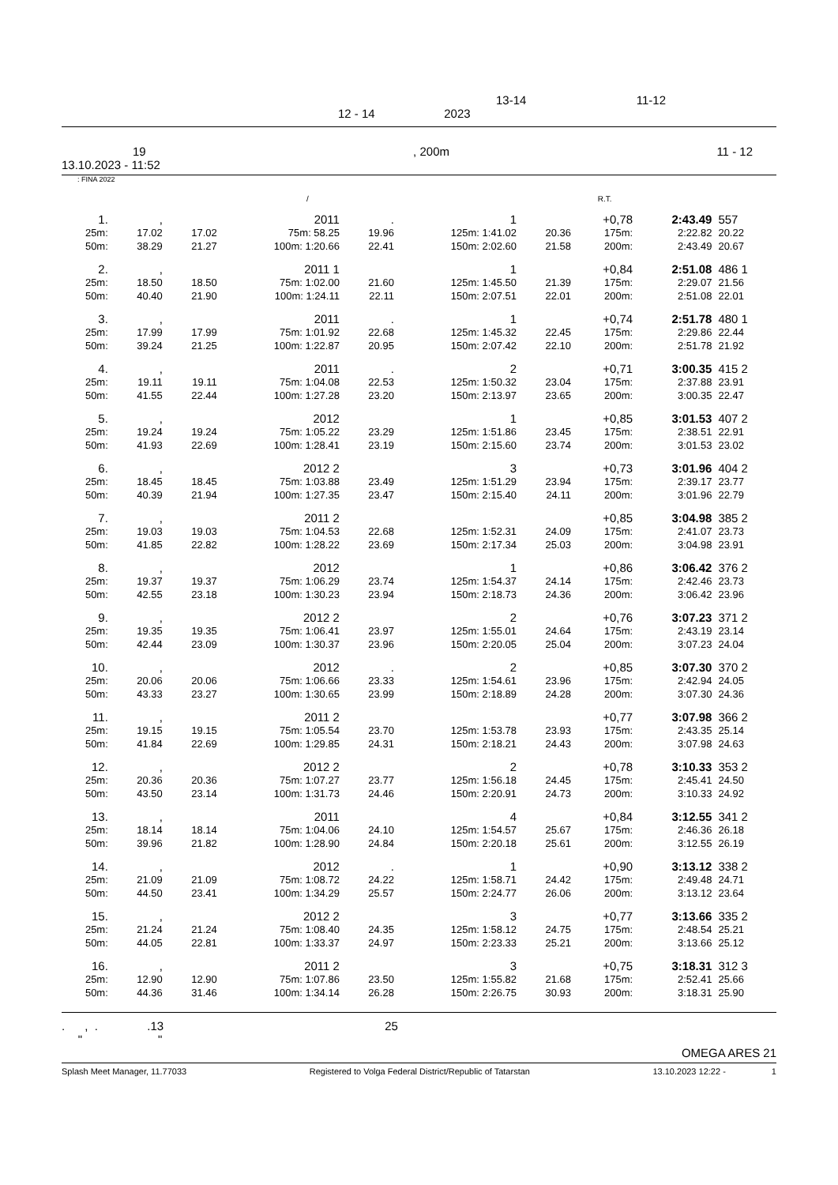13-14 11-12
12 - 14 2023
19, 200m 11 - 12
13.10.2023 - 11:52
: FINA 2022
/ R.T.
| 1. | , | | 2011 | . | 1 | | +0,78 | 2:43.49 | 557 |
| 25m: | 17.02 | 17.02 | 75m: 58.25 | 19.96 | 125m: 1:41.02 | 20.36 | 175m: | 2:22.82 | 20.22 |
| 50m: | 38.29 | 21.27 | 100m: 1:20.66 | 22.41 | 150m: 2:02.60 | 21.58 | 200m: | 2:43.49 | 20.67 |
| 2. | , | | 2011 1 | | 1 | | +0,84 | 2:51.08 | 486 1 |
| 25m: | 18.50 | 18.50 | 75m: 1:02.00 | 21.60 | 125m: 1:45.50 | 21.39 | 175m: | 2:29.07 | 21.56 |
| 50m: | 40.40 | 21.90 | 100m: 1:24.11 | 22.11 | 150m: 2:07.51 | 22.01 | 200m: | 2:51.08 | 22.01 |
| 3. | , | | 2011 | . | 1 | | +0,74 | 2:51.78 | 480 1 |
| 25m: | 17.99 | 17.99 | 75m: 1:01.92 | 22.68 | 125m: 1:45.32 | 22.45 | 175m: | 2:29.86 | 22.44 |
| 50m: | 39.24 | 21.25 | 100m: 1:22.87 | 20.95 | 150m: 2:07.42 | 22.10 | 200m: | 2:51.78 | 21.92 |
| 4. | , | | 2011 | . | 2 | | +0,71 | 3:00.35 | 415 2 |
| 25m: | 19.11 | 19.11 | 75m: 1:04.08 | 22.53 | 125m: 1:50.32 | 23.04 | 175m: | 2:37.88 | 23.91 |
| 50m: | 41.55 | 22.44 | 100m: 1:27.28 | 23.20 | 150m: 2:13.97 | 23.65 | 200m: | 3:00.35 | 22.47 |
| 5. | , | | 2012 | | 1 | | +0,85 | 3:01.53 | 407 2 |
| 25m: | 19.24 | 19.24 | 75m: 1:05.22 | 23.29 | 125m: 1:51.86 | 23.45 | 175m: | 2:38.51 | 22.91 |
| 50m: | 41.93 | 22.69 | 100m: 1:28.41 | 23.19 | 150m: 2:15.60 | 23.74 | 200m: | 3:01.53 | 23.02 |
| 6. | , | | 2012 2 | | 3 | | +0,73 | 3:01.96 | 404 2 |
| 25m: | 18.45 | 18.45 | 75m: 1:03.88 | 23.49 | 125m: 1:51.29 | 23.94 | 175m: | 2:39.17 | 23.77 |
| 50m: | 40.39 | 21.94 | 100m: 1:27.35 | 23.47 | 150m: 2:15.40 | 24.11 | 200m: | 3:01.96 | 22.79 |
| 7. | , | | 2011 2 | | | | +0,85 | 3:04.98 | 385 2 |
| 25m: | 19.03 | 19.03 | 75m: 1:04.53 | 22.68 | 125m: 1:52.31 | 24.09 | 175m: | 2:41.07 | 23.73 |
| 50m: | 41.85 | 22.82 | 100m: 1:28.22 | 23.69 | 150m: 2:17.34 | 25.03 | 200m: | 3:04.98 | 23.91 |
| 8. | , | | 2012 | | 1 | | +0,86 | 3:06.42 | 376 2 |
| 25m: | 19.37 | 19.37 | 75m: 1:06.29 | 23.74 | 125m: 1:54.37 | 24.14 | 175m: | 2:42.46 | 23.73 |
| 50m: | 42.55 | 23.18 | 100m: 1:30.23 | 23.94 | 150m: 2:18.73 | 24.36 | 200m: | 3:06.42 | 23.96 |
| 9. | , | | 2012 2 | | 2 | | +0,76 | 3:07.23 | 371 2 |
| 25m: | 19.35 | 19.35 | 75m: 1:06.41 | 23.97 | 125m: 1:55.01 | 24.64 | 175m: | 2:43.19 | 23.14 |
| 50m: | 42.44 | 23.09 | 100m: 1:30.37 | 23.96 | 150m: 2:20.05 | 25.04 | 200m: | 3:07.23 | 24.04 |
| 10. | , | | 2012 | . | 2 | | +0,85 | 3:07.30 | 370 2 |
| 25m: | 20.06 | 20.06 | 75m: 1:06.66 | 23.33 | 125m: 1:54.61 | 23.96 | 175m: | 2:42.94 | 24.05 |
| 50m: | 43.33 | 23.27 | 100m: 1:30.65 | 23.99 | 150m: 2:18.89 | 24.28 | 200m: | 3:07.30 | 24.36 |
| 11. | , | | 2011 2 | | | | +0,77 | 3:07.98 | 366 2 |
| 25m: | 19.15 | 19.15 | 75m: 1:05.54 | 23.70 | 125m: 1:53.78 | 23.93 | 175m: | 2:43.35 | 25.14 |
| 50m: | 41.84 | 22.69 | 100m: 1:29.85 | 24.31 | 150m: 2:18.21 | 24.43 | 200m: | 3:07.98 | 24.63 |
| 12. | , | | 2012 2 | | 2 | | +0,78 | 3:10.33 | 353 2 |
| 25m: | 20.36 | 20.36 | 75m: 1:07.27 | 23.77 | 125m: 1:56.18 | 24.45 | 175m: | 2:45.41 | 24.50 |
| 50m: | 43.50 | 23.14 | 100m: 1:31.73 | 24.46 | 150m: 2:20.91 | 24.73 | 200m: | 3:10.33 | 24.92 |
| 13. | , | | 2011 | | 4 | | +0,84 | 3:12.55 | 341 2 |
| 25m: | 18.14 | 18.14 | 75m: 1:04.06 | 24.10 | 125m: 1:54.57 | 25.67 | 175m: | 2:46.36 | 26.18 |
| 50m: | 39.96 | 21.82 | 100m: 1:28.90 | 24.84 | 150m: 2:20.18 | 25.61 | 200m: | 3:12.55 | 26.19 |
| 14. | , | | 2012 | . | 1 | | +0,90 | 3:13.12 | 338 2 |
| 25m: | 21.09 | 21.09 | 75m: 1:08.72 | 24.22 | 125m: 1:58.71 | 24.42 | 175m: | 2:49.48 | 24.71 |
| 50m: | 44.50 | 23.41 | 100m: 1:34.29 | 25.57 | 150m: 2:24.77 | 26.06 | 200m: | 3:13.12 | 23.64 |
| 15. | , | | 2012 2 | | 3 | | +0,77 | 3:13.66 | 335 2 |
| 25m: | 21.24 | 21.24 | 75m: 1:08.40 | 24.35 | 125m: 1:58.12 | 24.75 | 175m: | 2:48.54 | 25.21 |
| 50m: | 44.05 | 22.81 | 100m: 1:33.37 | 24.97 | 150m: 2:23.33 | 25.21 | 200m: | 3:13.66 | 25.12 |
| 16. | , | | 2011 2 | | 3 | | +0,75 | 3:18.31 | 312 3 |
| 25m: | 12.90 | 12.90 | 75m: 1:07.86 | 23.50 | 125m: 1:55.82 | 21.68 | 175m: | 2:52.41 | 25.66 |
| 50m: | 44.36 | 31.46 | 100m: 1:34.14 | 26.28 | 150m: 2:26.75 | 30.93 | 200m: | 3:18.31 | 25.90 |
. , . .13
" " 25
OMEGA ARES 21
Splash Meet Manager, 11.77033 Registered to Volga Federal District/Republic of Tatarstan 13.10.2023 12:22 - 1